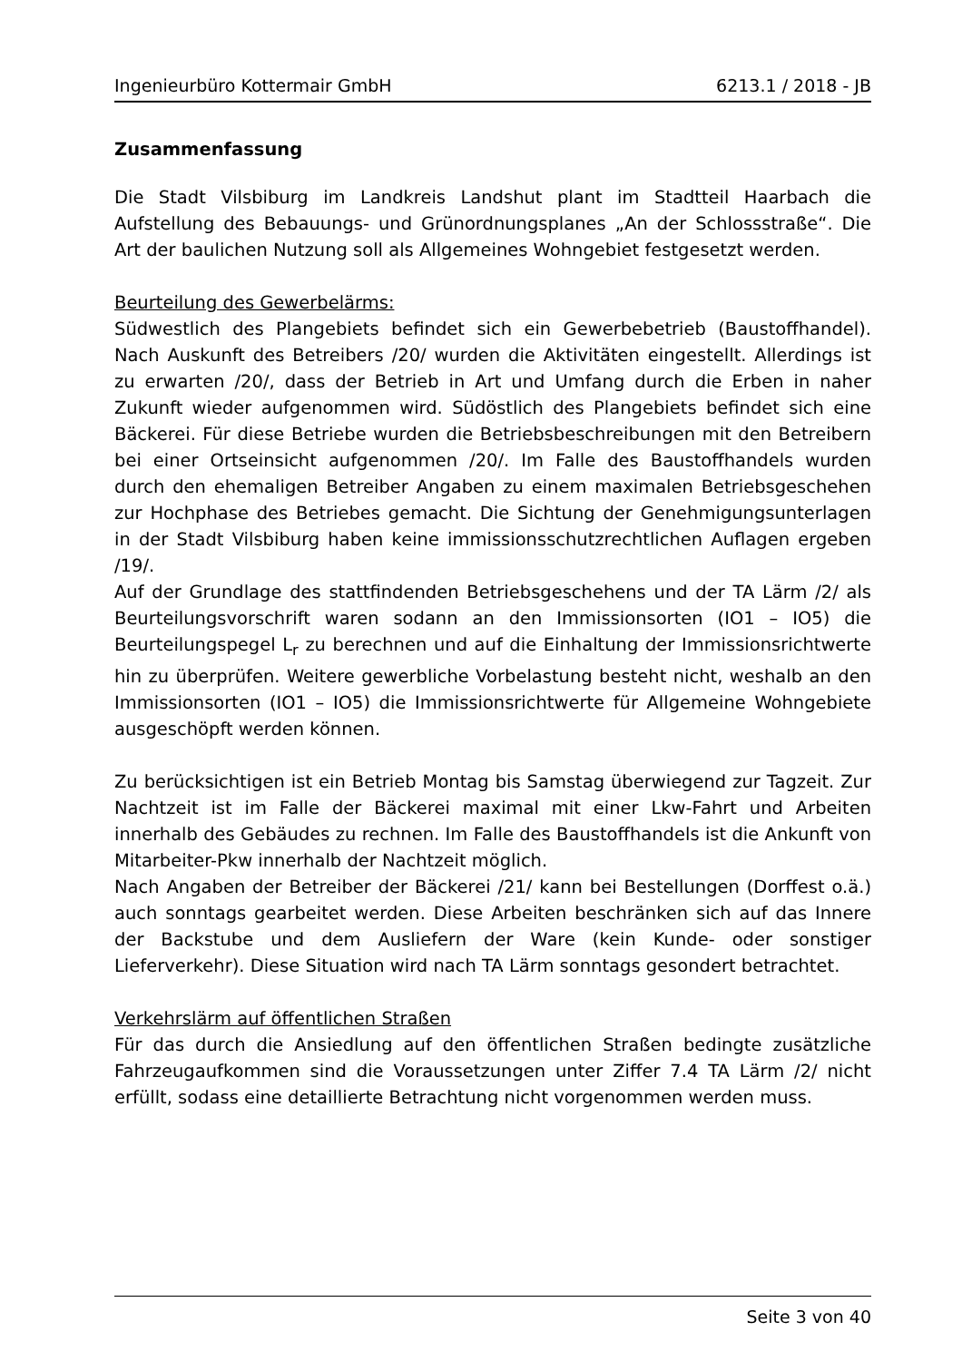Ingenieurbüro Kottermair GmbH 6213.1 / 2018 - JB
Zusammenfassung
Die Stadt Vilsbiburg im Landkreis Landshut plant im Stadtteil Haarbach die Aufstellung des Bebauungs- und Grünordnungsplanes „An der Schlossstraße“. Die Art der baulichen Nutzung soll als Allgemeines Wohngebiet festgesetzt werden.
Beurteilung des Gewerbelärms:
Südwestlich des Plangebiets befindet sich ein Gewerbebetrieb (Baustoffhandel). Nach Auskunft des Betreibers /20/ wurden die Aktivitäten eingestellt. Allerdings ist zu erwarten /20/, dass der Betrieb in Art und Umfang durch die Erben in naher Zukunft wieder aufgenommen wird. Südöstlich des Plangebiets befindet sich eine Bäckerei. Für diese Betriebe wurden die Betriebsbeschreibungen mit den Betreibern bei einer Ortseinsicht aufgenommen /20/. Im Falle des Baustoffhandels wurden durch den ehemaligen Betreiber Angaben zu einem maximalen Betriebsgeschehen zur Hochphase des Betriebes gemacht. Die Sichtung der Genehmigungsunterlagen in der Stadt Vilsbiburg haben keine immissionsschutzrechtlichen Auflagen ergeben /19/.
Auf der Grundlage des stattfindenden Betriebsgeschehens und der TA Lärm /2/ als Beurteilungsvorschrift waren sodann an den Immissionsorten (IO1 – IO5) die Beurteilungspegel L<sub>r</sub> zu berechnen und auf die Einhaltung der Immissionsrichtwerte hin zu überprüfen. Weitere gewerbliche Vorbelastung besteht nicht, weshalb an den Immissionsorten (IO1 – IO5) die Immissionsrichtwerte für Allgemeine Wohngebiete ausgeschöpft werden können.
Zu berücksichtigen ist ein Betrieb Montag bis Samstag überwiegend zur Tagzeit. Zur Nachtzeit ist im Falle der Bäckerei maximal mit einer Lkw-Fahrt und Arbeiten innerhalb des Gebäudes zu rechnen. Im Falle des Baustoffhandels ist die Ankunft von Mitarbeiter-Pkw innerhalb der Nachtzeit möglich.
Nach Angaben der Betreiber der Bäckerei /21/ kann bei Bestellungen (Dorffest o.ä.) auch sonntags gearbeitet werden. Diese Arbeiten beschränken sich auf das Innere der Backstube und dem Ausliefern der Ware (kein Kunde- oder sonstiger Lieferverkehr). Diese Situation wird nach TA Lärm sonntags gesondert betrachtet.
Verkehrslärm auf öffentlichen Straßen
Für das durch die Ansiedlung auf den öffentlichen Straßen bedingte zusätzliche Fahrzeugaufkommen sind die Voraussetzungen unter Ziffer 7.4 TA Lärm /2/ nicht erfüllt, sodass eine detaillierte Betrachtung nicht vorgenommen werden muss.
Seite 3 von 40